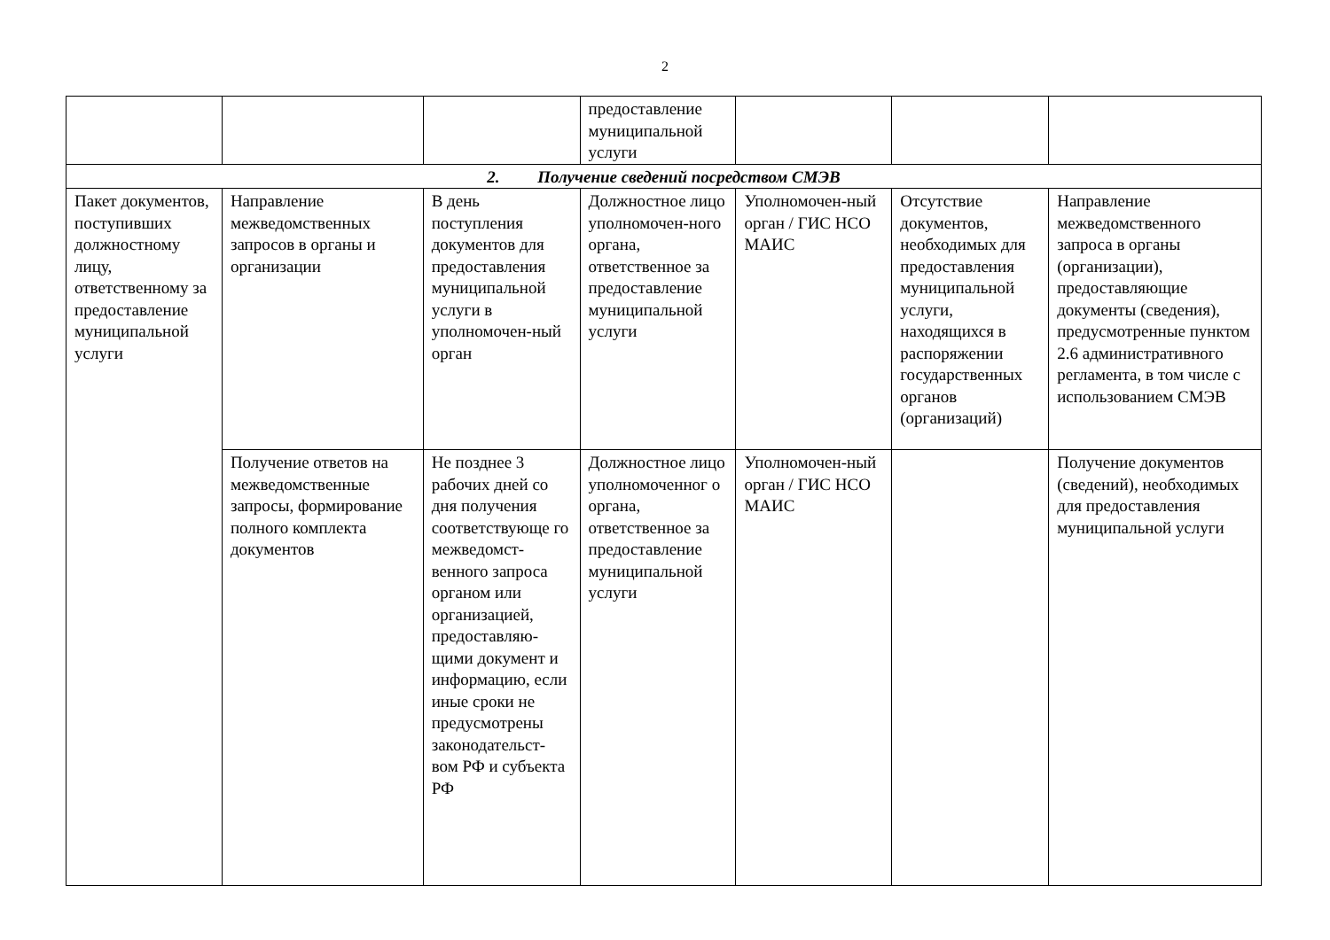2
| | | | предоставление муниципальной услуги | | | |
| 2. Получение сведений посредством СМЭВ | | | | | | |
| Пакет документов, поступивших должностному лицу, ответственному за предоставление муниципальной услуги | Направление межведомственных запросов в органы и организации | В день поступления документов для предоставления муниципальной услуги в уполномочен-ный орган | Должностное лицо уполномочен-ного органа, ответственное за предоставление муниципальной услуги | Уполномочен-ный орган / ГИС НСО МАИС | Отсутствие документов, необходимых для предоставления муниципальной услуги, находящихся в распоряжении государственных органов (организаций) | Направление межведомственного запроса в органы (организации), предоставляющие документы (сведения), предусмотренные пунктом 2.6 административного регламента, в том числе с использованием СМЭВ |
| | Получение ответов на межведомственные запросы, формирование полного комплекта документов | Не позднее 3 рабочих дней со дня получения соответствующе го межведомст-венного запроса органом или организацией, предоставляю-щими документ и информацию, если иные сроки не предусмотрены законодательст-вом РФ и субъекта РФ | Должностное лицо уполномоченног о органа, ответственное за предоставление муниципальной услуги | Уполномочен-ный орган / ГИС НСО МАИС | | Получение документов (сведений), необходимых для предоставления муниципальной услуги |